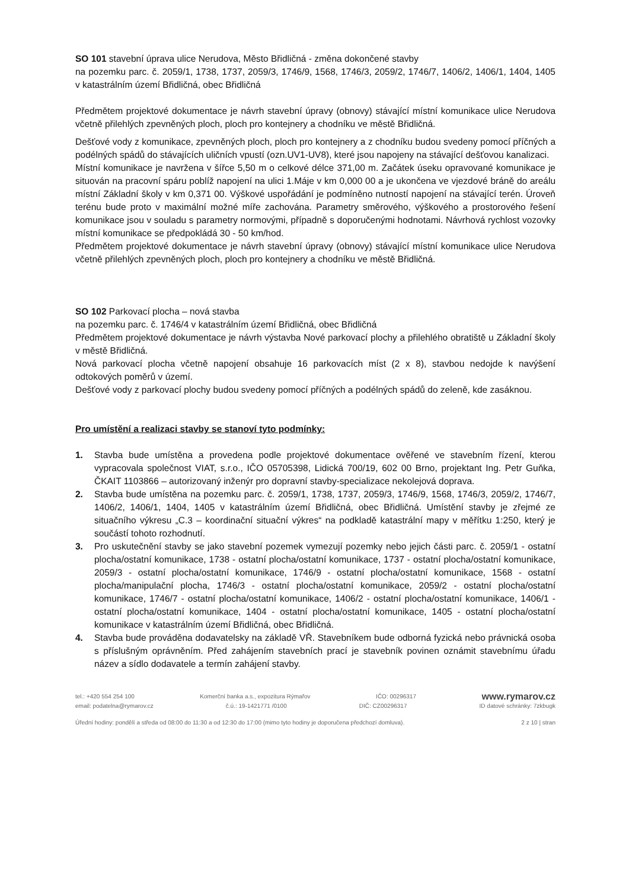SO 101 stavební úprava ulice Nerudova, Město Břidličná - změna dokončené stavby
na pozemku parc. č. 2059/1, 1738, 1737, 2059/3, 1746/9, 1568, 1746/3, 2059/2, 1746/7, 1406/2, 1406/1, 1404, 1405 v katastrálním území Břidličná, obec Břidličná
Předmětem projektové dokumentace je návrh stavební úpravy (obnovy) stávající místní komunikace ulice Nerudova včetně přilehlých zpevněných ploch, ploch pro kontejnery a chodníku ve městě Břidličná.
Dešťové vody z komunikace, zpevněných ploch, ploch pro kontejnery a z chodníku budou svedeny pomocí příčných a podélných spádů do stávajících uličních vpustí (ozn.UV1-UV8), které jsou napojeny na stávající dešťovou kanalizaci.
Místní komunikace je navržena v šířce 5,50 m o celkové délce 371,00 m. Začátek úseku opravované komunikace je situován na pracovní spáru poblíž napojení na ulici 1.Máje v km 0,000 00 a je ukončena ve vjezdové bráně do areálu místní Základní školy v km 0,371 00. Výškové uspořádání je podmíněno nutností napojení na stávající terén. Úroveň terénu bude proto v maximální možné míře zachována. Parametry směrového, výškového a prostorového řešení komunikace jsou v souladu s parametry normovými, případně s doporučenými hodnotami. Návrhová rychlost vozovky místní komunikace se předpokládá 30 - 50 km/hod.
Předmětem projektové dokumentace je návrh stavební úpravy (obnovy) stávající místní komunikace ulice Nerudova včetně přilehlých zpevněných ploch, ploch pro kontejnery a chodníku ve městě Břidličná.
SO 102 Parkovací plocha – nová stavba
na pozemku parc. č. 1746/4 v katastrálním území Břidličná, obec Břidličná
Předmětem projektové dokumentace je návrh výstavba Nové parkovací plochy a přilehlého obratiště u Základní školy v městě Břidličná.
Nová parkovací plocha včetně napojení obsahuje 16 parkovacích míst (2 x 8), stavbou nedojde k navýšení odtokových poměrů v území.
Dešťové vody z parkovací plochy budou svedeny pomocí příčných a podélných spádů do zeleně, kde zasáknou.
Pro umístění a realizaci stavby se stanoví tyto podmínky:
1. Stavba bude umístěna a provedena podle projektové dokumentace ověřené ve stavebním řízení, kterou vypracovala společnost VIAT, s.r.o., IČO 05705398, Lidická 700/19, 602 00 Brno, projektant Ing. Petr Guňka, ČKAIT 1103866 – autorizovaný inženýr pro dopravní stavby-specializace nekolejová doprava.
2. Stavba bude umístěna na pozemku parc. č. 2059/1, 1738, 1737, 2059/3, 1746/9, 1568, 1746/3, 2059/2, 1746/7, 1406/2, 1406/1, 1404, 1405 v katastrálním území Břidličná, obec Břidličná. Umístění stavby je zřejmé ze situačního výkresu „C.3 – koordinační situační výkres“ na podkladě katastrální mapy v měřítku 1:250, který je součástí tohoto rozhodnutí.
3. Pro uskutečnění stavby se jako stavební pozemek vymezují pozemky nebo jejich části parc. č. 2059/1 - ostatní plocha/ostatní komunikace, 1738 - ostatní plocha/ostatní komunikace, 1737 - ostatní plocha/ostatní komunikace, 2059/3 - ostatní plocha/ostatní komunikace, 1746/9 - ostatní plocha/ostatní komunikace, 1568 - ostatní plocha/manipulační plocha, 1746/3 - ostatní plocha/ostatní komunikace, 2059/2 - ostatní plocha/ostatní komunikace, 1746/7 - ostatní plocha/ostatní komunikace, 1406/2 - ostatní plocha/ostatní komunikace, 1406/1 - ostatní plocha/ostatní komunikace, 1404 - ostatní plocha/ostatní komunikace, 1405 - ostatní plocha/ostatní komunikace v katastrálním území Břidličná, obec Břidličná.
4. Stavba bude prováděna dodavatelsky na základě VŘ. Stavebníkem bude odborná fyzická nebo právnická osoba s příslušným oprávněním. Před zahájením stavebních prací je stavebník povinen oznámit stavebnímu úřadu název a sídlo dodavatele a termín zahájení stavby.
tel.: +420 554 254 100 Komerční banka a.s., expozitura Rýmařov IČO: 00296317 www.rymarov.cz
email: podatelna@rymarov.cz č.ú.: 19-1421771 /0100 DIČ: CZ00296317 ID datové schránky: 7zkbugk
Úřední hodiny: pondělí a středa od 08:00 do 11:30 a od 12:30 do 17:00 (mimo tyto hodiny je doporučena předchozí domluva). 2 z 10 | stran